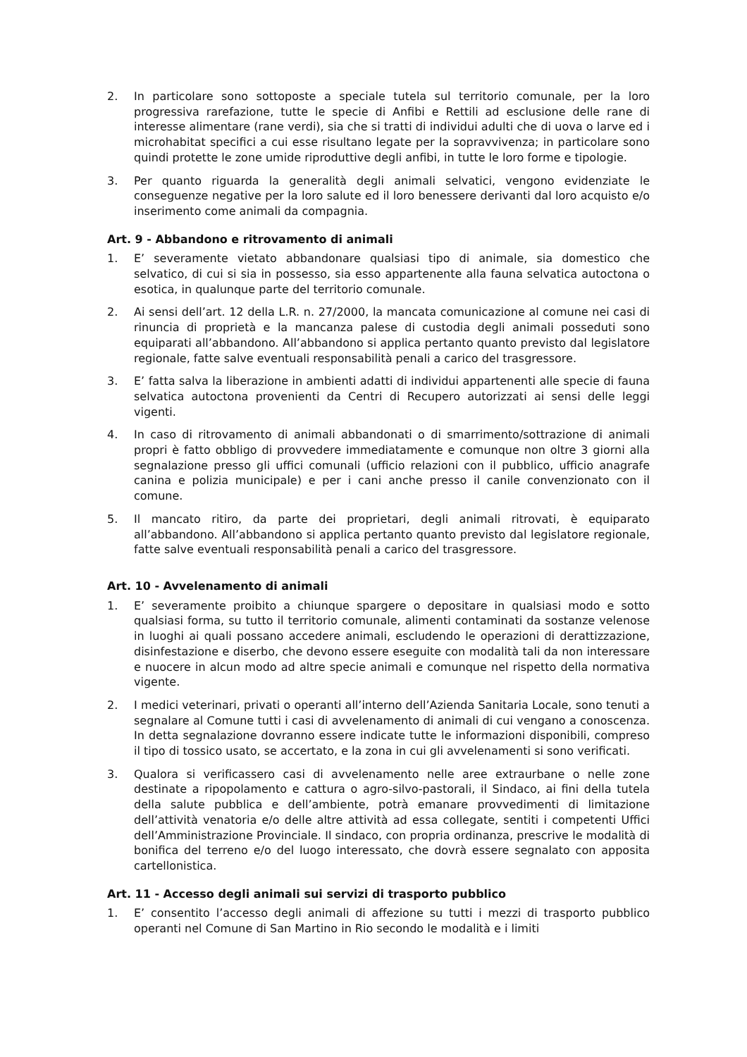2. In particolare sono sottoposte a speciale tutela sul territorio comunale, per la loro progressiva rarefazione, tutte le specie di Anfibi e Rettili ad esclusione delle rane di interesse alimentare (rane verdi), sia che si tratti di individui adulti che di uova o larve ed i microhabitat specifici a cui esse risultano legate per la sopravvivenza; in particolare sono quindi protette le zone umide riproduttive degli anfibi, in tutte le loro forme e tipologie.
3. Per quanto riguarda la generalità degli animali selvatici, vengono evidenziate le conseguenze negative per la loro salute ed il loro benessere derivanti dal loro acquisto e/o inserimento come animali da compagnia.
Art. 9 - Abbandono e ritrovamento di animali
1. E’ severamente vietato abbandonare qualsiasi tipo di animale, sia domestico che selvatico, di cui si sia in possesso, sia esso appartenente alla fauna selvatica autoctona o esotica, in qualunque parte del territorio comunale.
2. Ai sensi dell’art. 12 della L.R. n. 27/2000, la mancata comunicazione al comune nei casi di rinuncia di proprietà e la mancanza palese di custodia degli animali posseduti sono equiparati all’abbandono. All’abbandono si applica pertanto quanto previsto dal legislatore regionale, fatte salve eventuali responsabilità penali a carico del trasgressore.
3. E’ fatta salva la liberazione in ambienti adatti di individui appartenenti alle specie di fauna selvatica autoctona provenienti da Centri di Recupero autorizzati ai sensi delle leggi vigenti.
4. In caso di ritrovamento di animali abbandonati o di smarrimento/sottrazione di animali propri è fatto obbligo di provvedere immediatamente e comunque non oltre 3 giorni alla segnalazione presso gli uffici comunali (ufficio relazioni con il pubblico, ufficio anagrafe canina e polizia municipale) e per i cani anche presso il canile convenzionato con il comune.
5. Il mancato ritiro, da parte dei proprietari, degli animali ritrovati, è equiparato all’abbandono. All’abbandono si applica pertanto quanto previsto dal legislatore regionale, fatte salve eventuali responsabilità penali a carico del trasgressore.
Art. 10 - Avvelenamento di animali
1. E’ severamente proibito a chiunque spargere o depositare in qualsiasi modo e sotto qualsiasi forma, su tutto il territorio comunale, alimenti contaminati da sostanze velenose in luoghi ai quali possano accedere animali, escludendo le operazioni di derattizzazione, disinfestazione e diserbo, che devono essere eseguite con modalità tali da non interessare e nuocere in alcun modo ad altre specie animali e comunque nel rispetto della normativa vigente.
2. I medici veterinari, privati o operanti all’interno dell’Azienda Sanitaria Locale, sono tenuti a segnalare al Comune tutti i casi di avvelenamento di animali di cui vengano a conoscenza. In detta segnalazione dovranno essere indicate tutte le informazioni disponibili, compreso il tipo di tossico usato, se accertato, e la zona in cui gli avvelenamenti si sono verificati.
3. Qualora si verificassero casi di avvelenamento nelle aree extraurbane o nelle zone destinate a ripopolamento e cattura o agro-silvo-pastorali, il Sindaco, ai fini della tutela della salute pubblica e dell’ambiente, potrà emanare provvedimenti di limitazione dell’attività venatoria e/o delle altre attività ad essa collegate, sentiti i competenti Uffici dell’Amministrazione Provinciale. Il sindaco, con propria ordinanza, prescrive le modalità di bonifica del terreno e/o del luogo interessato, che dovrà essere segnalato con apposita cartellonistica.
Art. 11 - Accesso degli animali sui servizi di trasporto pubblico
1. E’ consentito l’accesso degli animali di affezione su tutti i mezzi di trasporto pubblico operanti nel Comune di San Martino in Rio secondo le modalità e i limiti